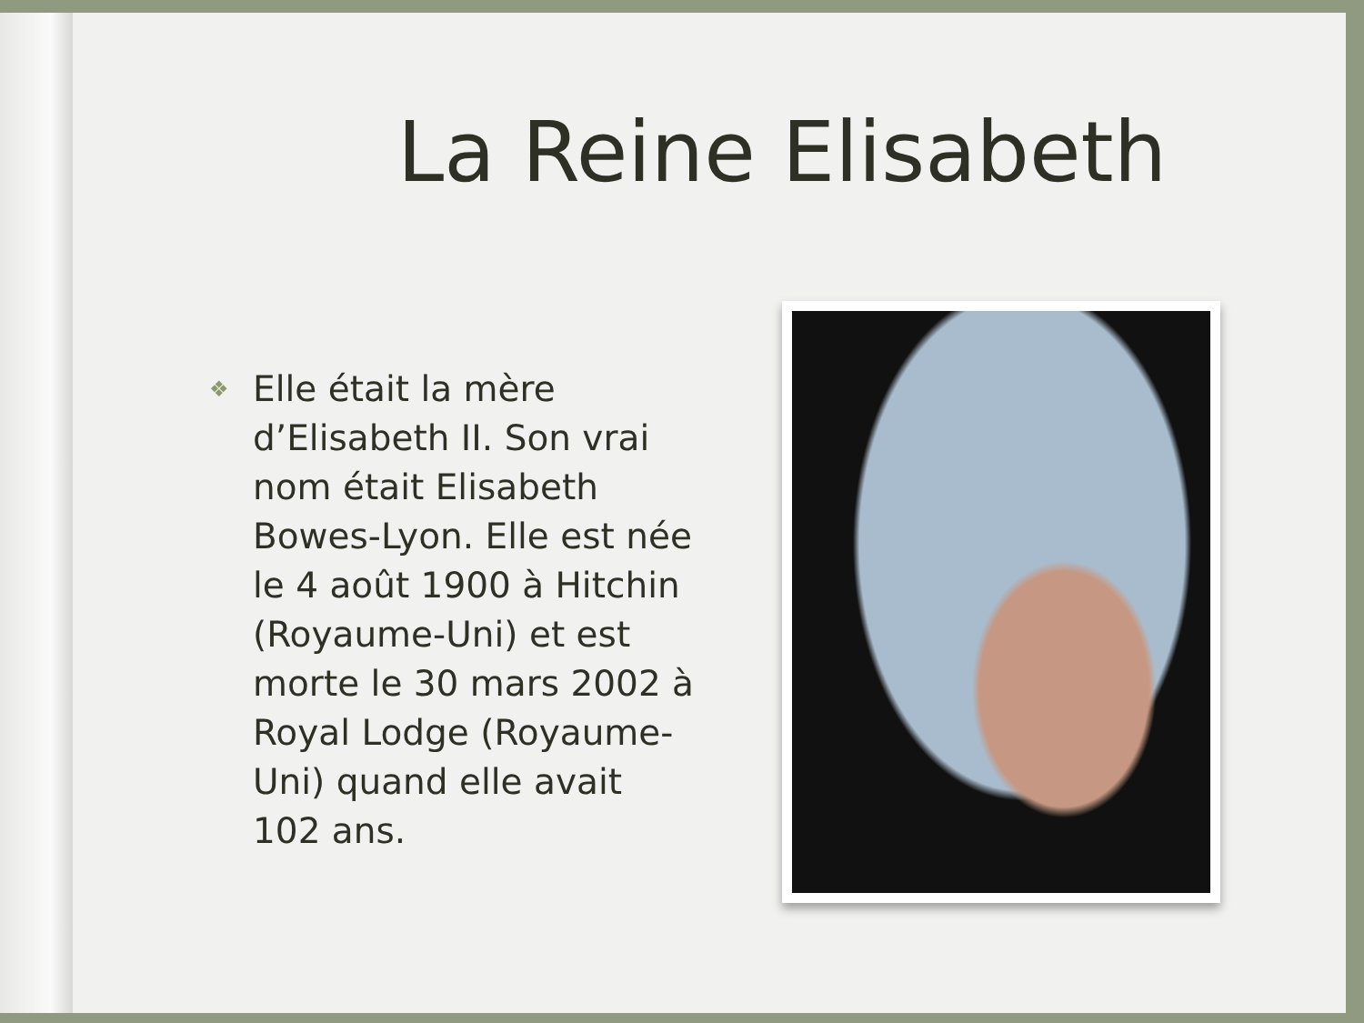La Reine Elisabeth
❖
Elle était la mère d’Elisabeth II. Son vrai nom était Elisabeth Bowes-Lyon. Elle est née le 4 août 1900 à Hitchin (Royaume-Uni) et est morte le 30 mars 2002 à Royal Lodge (Royaume-Uni) quand elle avait 102 ans.